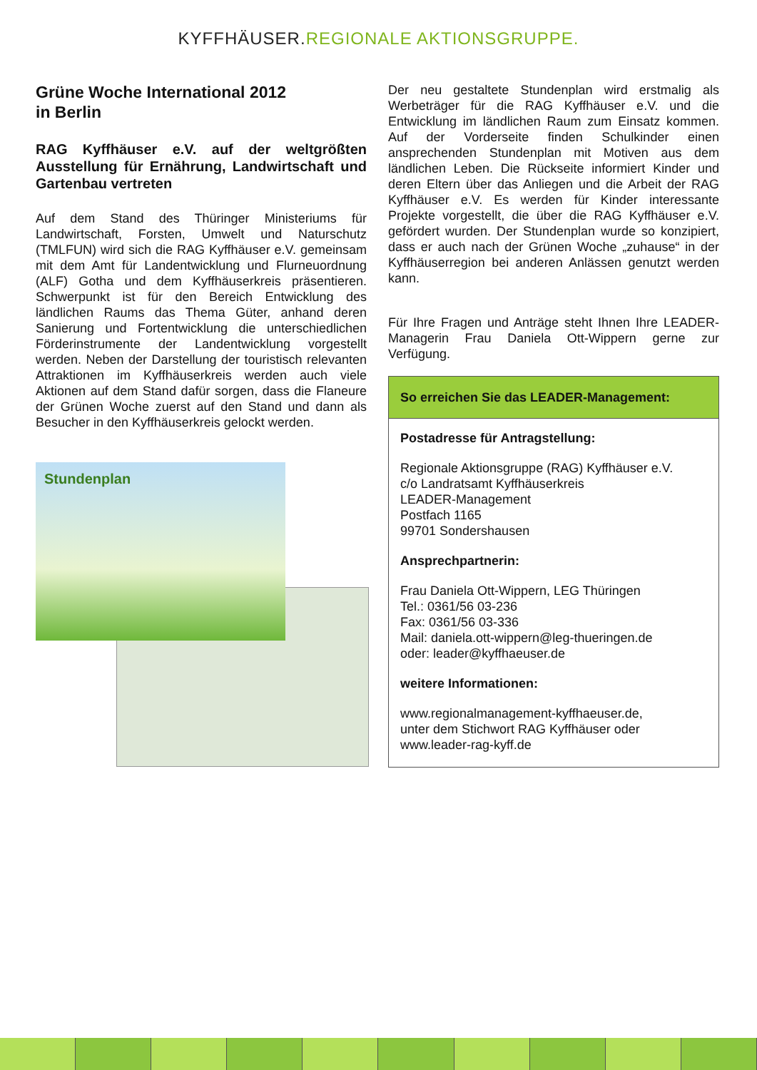KYFFHÄUSER. REGIONALE AKTIONSGRUPPE.
Grüne Woche International 2012
in Berlin
RAG Kyffhäuser e.V. auf der weltgrößten Ausstellung für Ernährung, Landwirtschaft und Gartenbau vertreten
Auf dem Stand des Thüringer Ministeriums für Landwirtschaft, Forsten, Umwelt und Naturschutz (TMLFUN) wird sich die RAG Kyffhäuser e.V. gemeinsam mit dem Amt für Landentwicklung und Flurneuordnung (ALF) Gotha und dem Kyffhäuserkreis präsentieren. Schwerpunkt ist für den Bereich Entwicklung des ländlichen Raums das Thema Güter, anhand deren Sanierung und Fortentwicklung die unterschiedlichen Förderinstrumente der Landentwicklung vorgestellt werden. Neben der Darstellung der touristisch relevanten Attraktionen im Kyffhäuserkreis werden auch viele Aktionen auf dem Stand dafür sorgen, dass die Flaneure der Grünen Woche zuerst auf den Stand und dann als Besucher in den Kyffhäuserkreis gelockt werden.
Stundenplan
Der neu gestaltete Stundenplan wird erstmalig als Werbeträger für die RAG Kyffhäuser e.V. und die Entwicklung im ländlichen Raum zum Einsatz kommen. Auf der Vorderseite finden Schulkinder einen ansprechenden Stundenplan mit Motiven aus dem ländlichen Leben. Die Rückseite informiert Kinder und deren Eltern über das Anliegen und die Arbeit der RAG Kyffhäuser e.V. Es werden für Kinder interessante Projekte vorgestellt, die über die RAG Kyffhäuser e.V. gefördert wurden. Der Stundenplan wurde so konzipiert, dass er auch nach der Grünen Woche „zuhause“ in der Kyffhäuserregion bei anderen Anlässen genutzt werden kann.
Für Ihre Fragen und Anträge steht Ihnen Ihre LEADER-Managerin Frau Daniela Ott-Wippern gerne zur Verfügung.
So erreichen Sie das LEADER-Management:
Postadresse für Antragstellung:
Regionale Aktionsgruppe (RAG) Kyffhäuser e.V.
c/o Landratsamt Kyffhäuserkreis
LEADER-Management
Postfach 1165
99701 Sondershausen
Ansprechpartnerin:
Frau Daniela Ott-Wippern, LEG Thüringen
Tel.: 0361/56 03-236
Fax: 0361/56 03-336
Mail: daniela.ott-wippern@leg-thueringen.de
oder: leader@kyffhaeuser.de
weitere Informationen:
www.regionalmanagement-kyffhaeuser.de,
unter dem Stichwort RAG Kyffhäuser oder
www.leader-rag-kyff.de